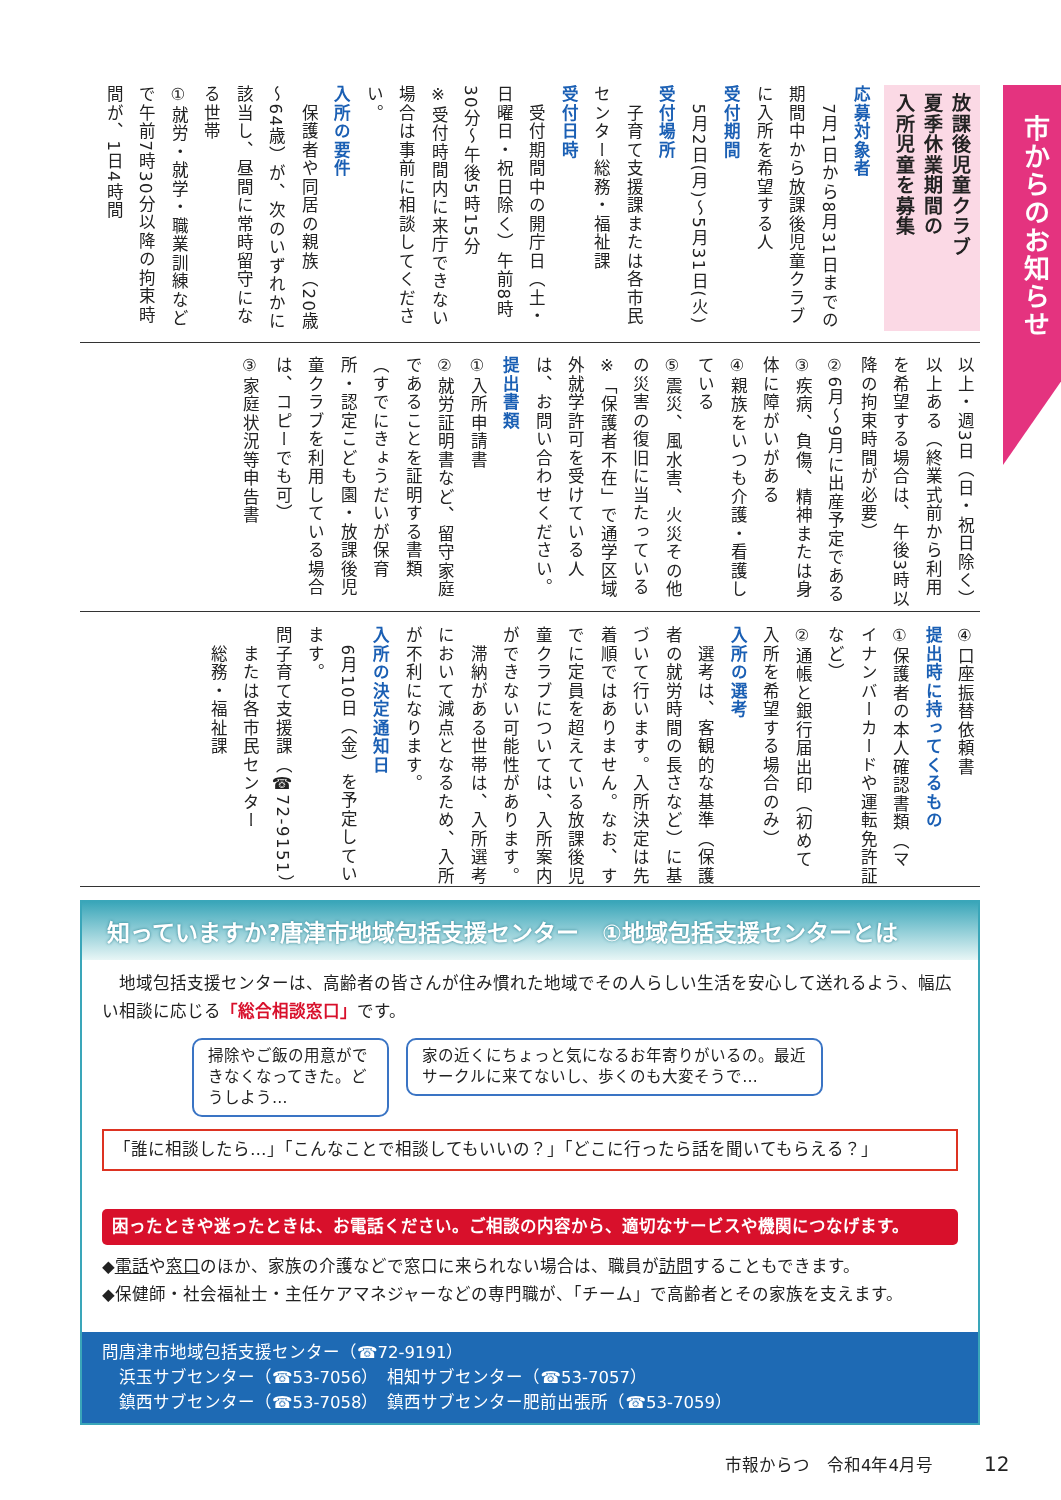市からのお知らせ
放課後児童クラブ
夏季休業期間の
入所児童を募集
応募対象者
　7月1日から8月31日までの期間中から放課後児童クラブに入所を希望する人
受付期間
　5月2日(月)～5月31日(火)
受付場所
　子育て支援課または各市民センター総務・福祉課
受付日時
　受付期間中の開庁日（土・日曜日・祝日除く）午前8時30分～午後5時15分
※受付時間内に来庁できない場合は事前に相談してください。
入所の要件
　保護者や同居の親族（20歳～64歳）が、次のいずれかに該当し、昼間に常時留守になる世帯
①就労・就学・職業訓練などで午前7時30分以降の拘束時間が、1日4時間
以上・週3日（日・祝日除く）以上ある（終業式前から利用を希望する場合は、午後3時以降の拘束時間が必要）
②6月～9月に出産予定である
③疾病、負傷、精神または身体に障がいがある
④親族をいつも介護・看護している
⑤震災、風水害、火災その他の災害の復旧に当たっている
※「保護者不在」で通学区域外就学許可を受けている人は、お問い合わせください。
提出書類
①入所申請書
②就労証明書など、留守家庭であることを証明する書類（すでにきょうだいが保育所・認定こども園・放課後児童クラブを利用している場合は、コピーでも可）
③家庭状況等申告書
④口座振替依頼書
提出時に持ってくるもの
①保護者の本人確認書類（マイナンバーカードや運転免許証など）
②通帳と銀行届出印（初めて入所を希望する場合のみ）
入所の選考
　選考は、客観的な基準（保護者の就労時間の長さなど）に基づいて行います。入所決定は先着順ではありません。なお、すでに定員を超えている放課後児童クラブについては、入所案内ができない可能性があります。
　滞納がある世帯は、入所選考において減点となるため、入所が不利になります。
入所の決定通知日
　6月10日（金）を予定しています。
問子育て支援課（☎72-9151）
　または各市民センター
　総務・福祉課
知っていますか?唐津市地域包括支援センター　①地域包括支援センターとは
　地域包括支援センターは、高齢者の皆さんが住み慣れた地域でその人らしい生活を安心して送れるよう、幅広い相談に応じる「総合相談窓口」です。
掃除やご飯の用意ができなくなってきた。どうしよう… 家の近くにちょっと気になるお年寄りがいるの。最近サークルに来てないし、歩くのも大変そうで…
「誰に相談したら…」「こんなことで相談してもいいの？」「どこに行ったら話を聞いてもらえる？」
困ったときや迷ったときは、お電話ください。ご相談の内容から、適切なサービスや機関につなげます。
◆電話や窓口のほか、家族の介護などで窓口に来られない場合は、職員が訪問することもできます。
◆保健師・社会福祉士・主任ケアマネジャーなどの専門職が、「チーム」で高齢者とその家族を支えます。
問唐津市地域包括支援センター（☎72-9191）
　浜玉サブセンター（☎53-7056）　相知サブセンター（☎53-7057）
　鎮西サブセンター（☎53-7058）　鎮西サブセンター肥前出張所（☎53-7059）
市報からつ　令和4年4月号　　　12